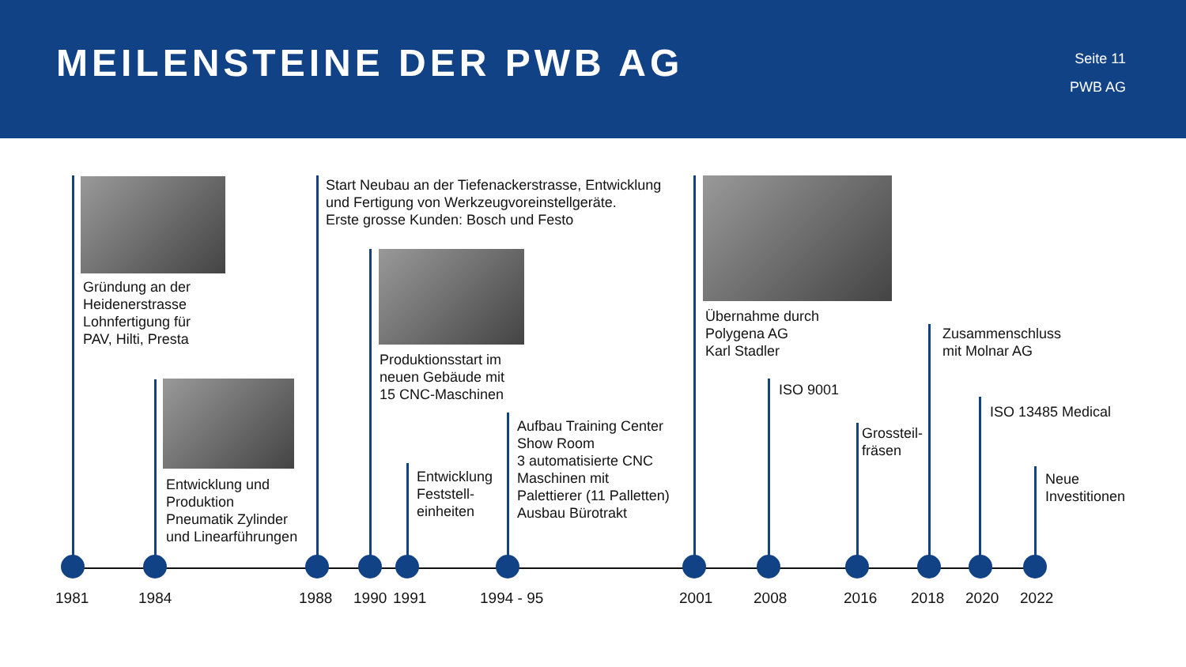MEILENSTEINE DER PWB AG
Seite 11
PWB AG
Gründung an der
Heidenerstrasse
Lohnfertigung für
PAV, Hilti, Presta
Entwicklung und
Produktion
Pneumatik Zylinder
und Linearführungen
Start Neubau an der Tiefenackerstrasse, Entwicklung
und Fertigung von Werkzeugvoreinstellgeräte.
Erste grosse Kunden: Bosch und Festo
Produktionsstart im
neuen Gebäude mit
15 CNC-Maschinen
Entwicklung
Feststell-
einheiten
Aufbau Training Center
Show Room
3 automatisierte CNC
Maschinen mit
Palettierer (11 Palletten)
Ausbau Bürotrakt
Übernahme durch
Polygena AG
Karl Stadler
ISO 9001
Grossteil-
fräsen
Zusammenschluss
mit Molnar AG
ISO 13485 Medical
Neue
Investitionen
1981 1984 1988 1990 1991 1994 - 95 2001 2008 2016 2018 2020 2022